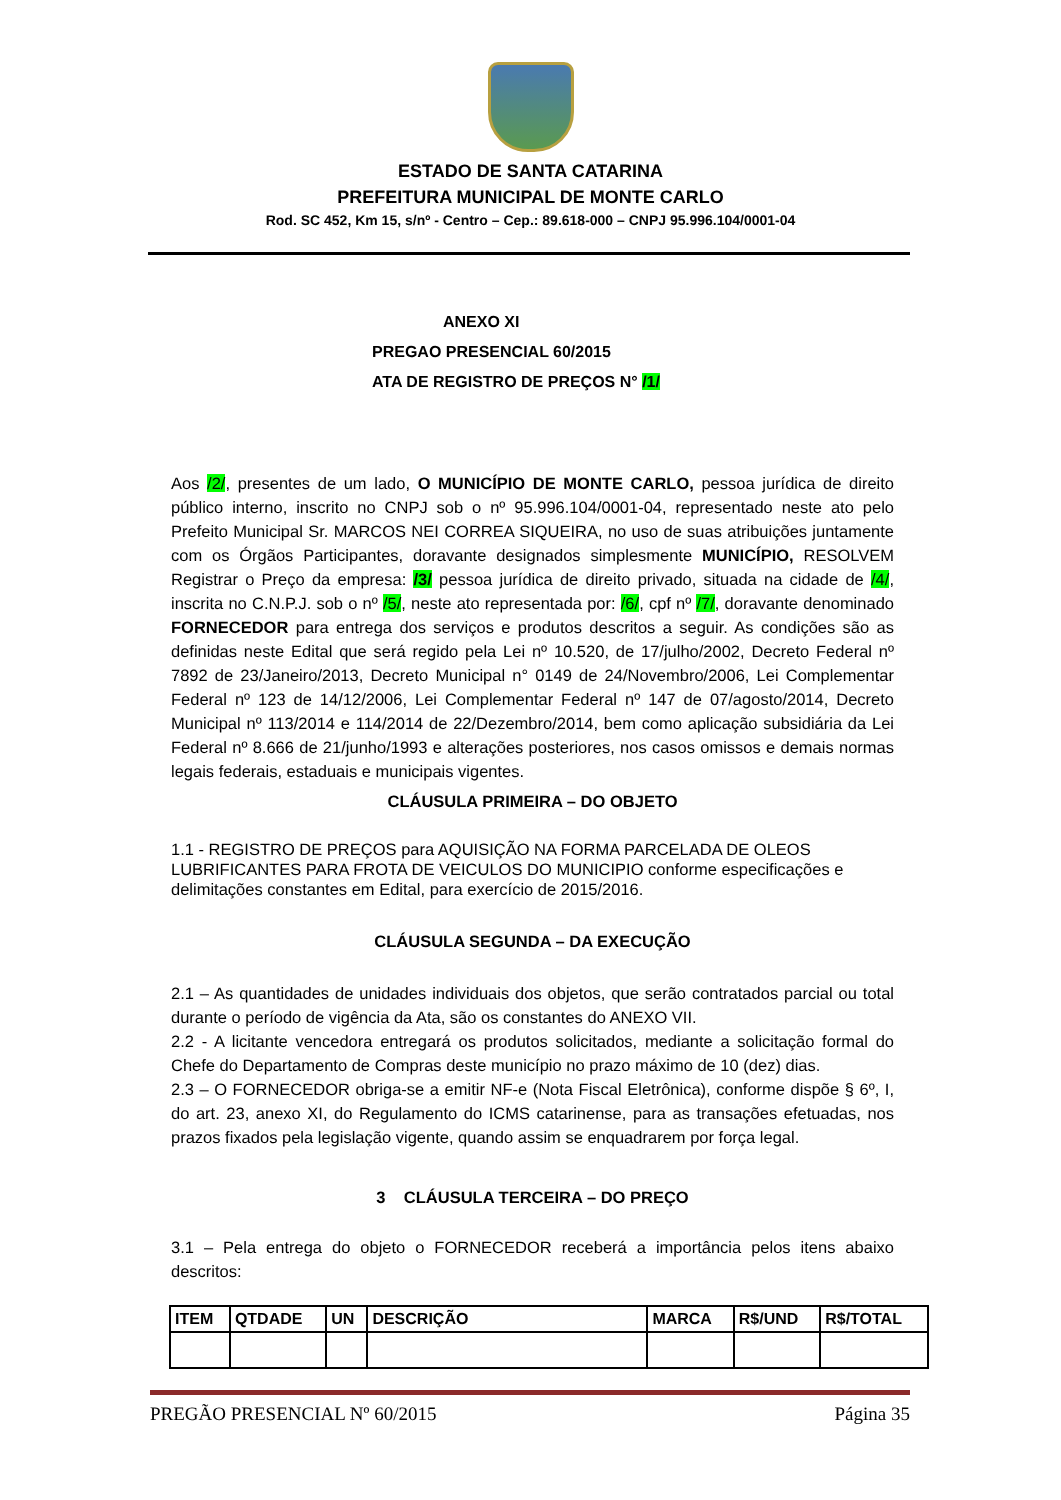ESTADO DE SANTA CATARINA
PREFEITURA MUNICIPAL DE MONTE CARLO
Rod. SC 452, Km 15, s/nº - Centro – Cep.: 89.618-000 – CNPJ 95.996.104/0001-04
ANEXO XI
PREGAO PRESENCIAL 60/2015
ATA DE REGISTRO DE PREÇOS N° /1/
Aos /2/, presentes de um lado, O MUNICÍPIO DE MONTE CARLO, pessoa jurídica de direito público interno, inscrito no CNPJ sob o nº 95.996.104/0001-04, representado neste ato pelo Prefeito Municipal Sr. MARCOS NEI CORREA SIQUEIRA, no uso de suas atribuições juntamente com os Órgãos Participantes, doravante designados simplesmente MUNICÍPIO, RESOLVEM Registrar o Preço da empresa: /3/ pessoa jurídica de direito privado, situada na cidade de /4/, inscrita no C.N.P.J. sob o nº /5/, neste ato representada por: /6/, cpf nº /7/, doravante denominado FORNECEDOR para entrega dos serviços e produtos descritos a seguir. As condições são as definidas neste Edital que será regido pela Lei nº 10.520, de 17/julho/2002, Decreto Federal nº 7892 de 23/Janeiro/2013, Decreto Municipal n° 0149 de 24/Novembro/2006, Lei Complementar Federal nº 123 de 14/12/2006, Lei Complementar Federal nº 147 de 07/agosto/2014, Decreto Municipal nº 113/2014 e 114/2014 de 22/Dezembro/2014, bem como aplicação subsidiária da Lei Federal nº 8.666 de 21/junho/1993 e alterações posteriores, nos casos omissos e demais normas legais federais, estaduais e municipais vigentes.
CLÁUSULA PRIMEIRA – DO OBJETO
1.1 - REGISTRO DE PREÇOS para AQUISIÇÃO NA FORMA PARCELADA DE OLEOS LUBRIFICANTES PARA FROTA DE VEICULOS DO MUNICIPIO conforme especificações e delimitações constantes em Edital, para exercício de 2015/2016.
CLÁUSULA SEGUNDA – DA EXECUÇÃO
2.1 – As quantidades de unidades individuais dos objetos, que serão contratados parcial ou total durante o período de vigência da Ata, são os constantes do ANEXO VII.
2.2 - A licitante vencedora entregará os produtos solicitados, mediante a solicitação formal do Chefe do Departamento de Compras deste município no prazo máximo de 10 (dez) dias.
2.3 – O FORNECEDOR obriga-se a emitir NF-e (Nota Fiscal Eletrônica), conforme dispõe § 6º, I, do art. 23, anexo XI, do Regulamento do ICMS catarinense, para as transações efetuadas, nos prazos fixados pela legislação vigente, quando assim se enquadrarem por força legal.
3 CLÁUSULA TERCEIRA – DO PREÇO
3.1 – Pela entrega do objeto o FORNECEDOR receberá a importância pelos itens abaixo descritos:
| ITEM | QTDADE | UN | DESCRIÇÃO | MARCA | R$/UND | R$/TOTAL |
| --- | --- | --- | --- | --- | --- | --- |
PREGÃO PRESENCIAL Nº 60/2015 Página 35